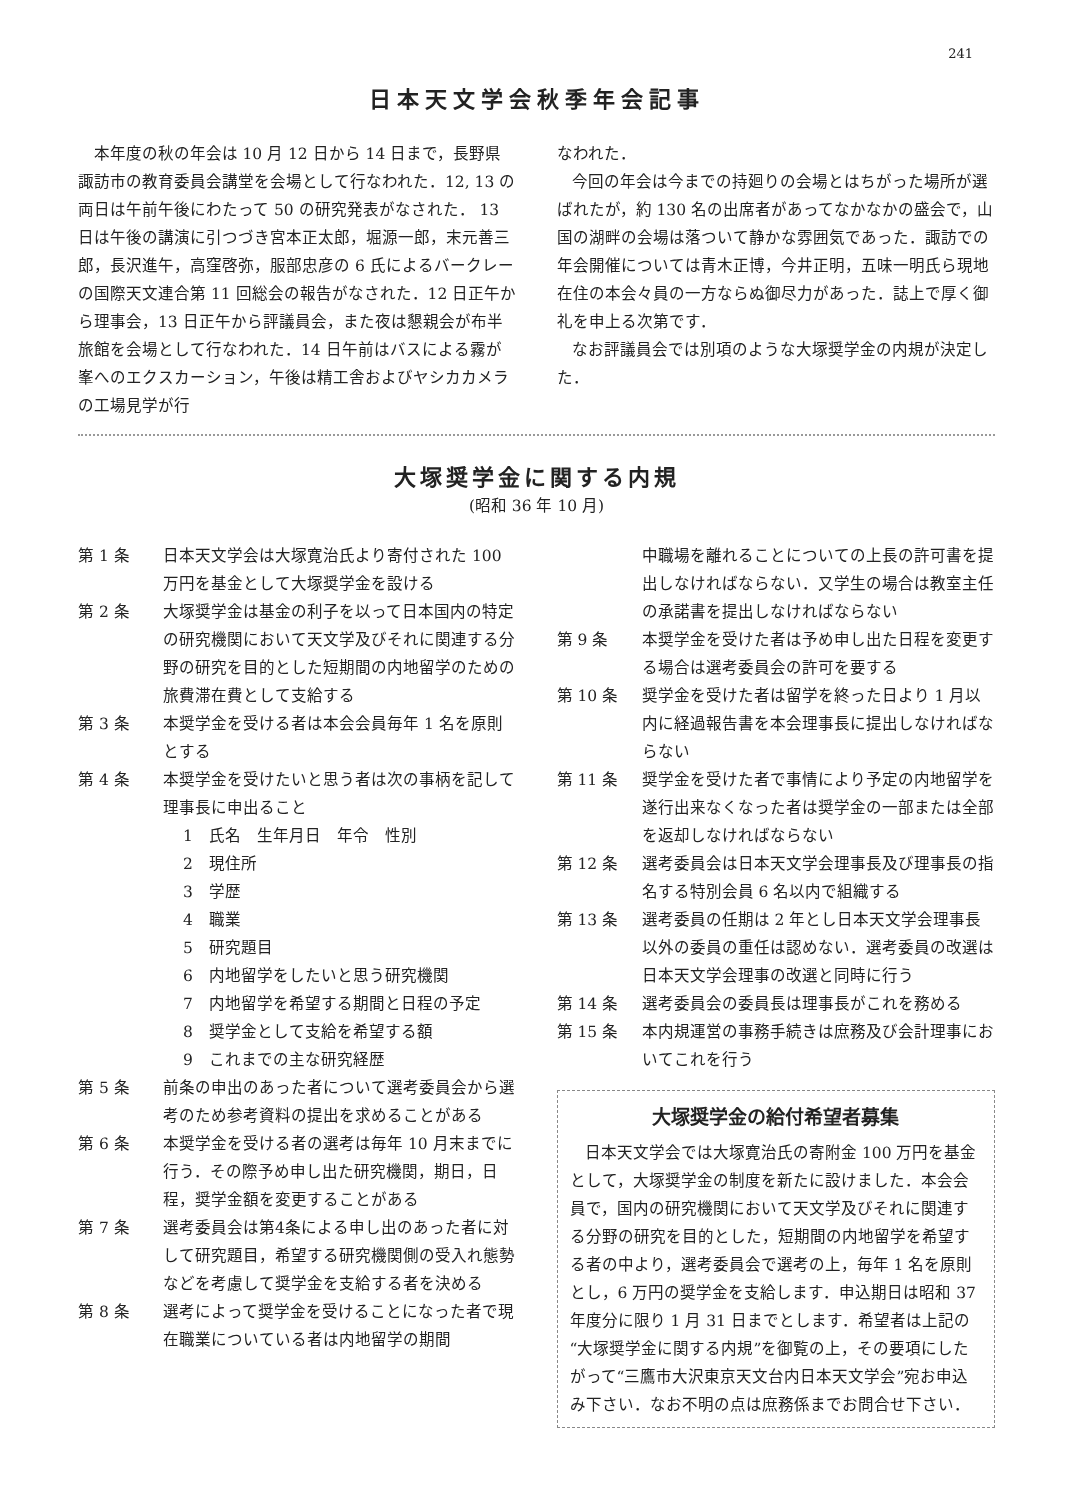241
日本天文学会秋季年会記事
本年度の秋の年会は 10 月 12 日から 14 日まで，長野県諏訪市の教育委員会講堂を会場として行なわれた．12, 13 の両日は午前午後にわたって 50 の研究発表がなされた． 13 日は午後の講演に引つづき宮本正太郎，堀源一郎，末元善三郎，長沢進午，高窪啓弥，服部忠彦の 6 氏によるバークレーの国際天文連合第 11 回総会の報告がなされた．12 日正午から理事会，13 日正午から評議員会，また夜は懇親会が布半旅館を会場として行なわれた．14 日午前はバスによる霧が峯へのエクスカーション，午後は精工舎およびヤシカカメラの工場見学が行
なわれた．
今回の年会は今までの持廻りの会場とはちがった場所が選ばれたが，約 130 名の出席者があってなかなかの盛会で，山国の湖畔の会場は落ついて静かな雰囲気であった．諏訪での年会開催については青木正博，今井正明，五味一明氏ら現地在住の本会々員の一方ならぬ御尽力があった．誌上で厚く御礼を申上る次第です．
なお評議員会では別項のような大塚奨学金の内規が決定した．
大塚奨学金に関する内規
(昭和 36 年 10 月)
第 1 条 日本天文学会は大塚寛治氏より寄付された 100 万円を基金として大塚奨学金を設ける
第 2 条 大塚奨学金は基金の利子を以って日本国内の特定の研究機関において天文学及びそれに関連する分野の研究を目的とした短期間の内地留学のための旅費滞在費として支給する
第 3 条 本奨学金を受ける者は本会会員毎年 1 名を原則とする
第 4 条 本奨学金を受けたいと思う者は次の事柄を記して理事長に申出ること
1　氏名　生年月日　年令　性別
2　現住所
3　学歴
4　職業
5　研究題目
6　内地留学をしたいと思う研究機関
7　内地留学を希望する期間と日程の予定
8　奨学金として支給を希望する額
9　これまでの主な研究経歴
第 5 条 前条の申出のあった者について選考委員会から選考のため参考資料の提出を求めることがある
第 6 条 本奨学金を受ける者の選考は毎年 10 月末までに行う．その際予め申し出た研究機関，期日，日程，奨学金額を変更することがある
第 7 条 選考委員会は第4条による申し出のあった者に対して研究題目，希望する研究機関側の受入れ態勢などを考慮して奨学金を支給する者を決める
第 8 条 選考によって奨学金を受けることになった者で現在職業についている者は内地留学の期間
中職場を離れることについての上長の許可書を提出しなければならない．又学生の場合は教室主任の承諾書を提出しなければならない
第 9 条 本奨学金を受けた者は予め申し出た日程を変更する場合は選考委員会の許可を要する
第 10 条 奨学金を受けた者は留学を終った日より 1 月以内に経過報告書を本会理事長に提出しなければならない
第 11 条 奨学金を受けた者で事情により予定の内地留学を遂行出来なくなった者は奨学金の一部または全部を返却しなければならない
第 12 条 選考委員会は日本天文学会理事長及び理事長の指名する特別会員 6 名以内で組織する
第 13 条 選考委員の任期は 2 年とし日本天文学会理事長以外の委員の重任は認めない．選考委員の改選は日本天文学会理事の改選と同時に行う
第 14 条 選考委員会の委員長は理事長がこれを務める
第 15 条 本内規運営の事務手続きは庶務及び会計理事においてこれを行う
大塚奨学金の給付希望者募集
日本天文学会では大塚寛治氏の寄附金 100 万円を基金として，大塚奨学金の制度を新たに設けました．本会会員で，国内の研究機関において天文学及びそれに関連する分野の研究を目的とした，短期間の内地留学を希望する者の中より，選考委員会で選考の上，毎年 1 名を原則とし，6 万円の奨学金を支給します．申込期日は昭和 37 年度分に限り 1 月 31 日までとします．希望者は上記の“大塚奨学金に関する内規”を御覧の上，その要項にしたがって“三鷹市大沢東京天文台内日本天文学会”宛お申込み下さい．なお不明の点は庶務係までお問合せ下さい．